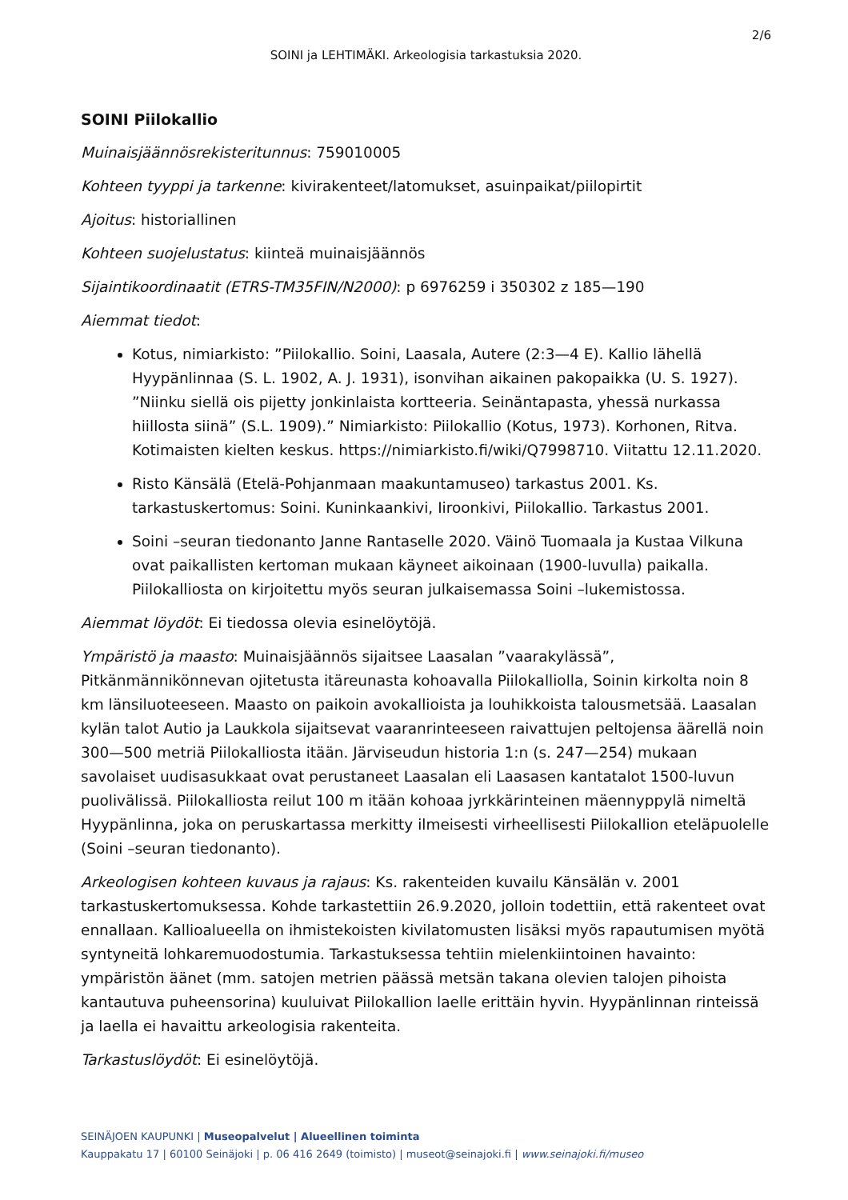2/6
SOINI ja LEHTIMÄKI. Arkeologisia tarkastuksia 2020.
SOINI Piilokallio
Muinaisjäännösrekisteritunnus: 759010005
Kohteen tyyppi ja tarkenne: kivirakenteet/latomukset, asuinpaikat/piilopirtit
Ajoitus: historiallinen
Kohteen suojelustatus: kiinteä muinaisjäännös
Sijaintikoordinaatit (ETRS-TM35FIN/N2000): p 6976259 i 350302 z 185—190
Aiemmat tiedot:
Kotus, nimiarkisto: ”Piilokallio. Soini, Laasala, Autere (2:3—4 E). Kallio lähellä Hyypänlinnaa (S. L. 1902, A. J. 1931), isonvihan aikainen pakopaikka (U. S. 1927). ”Niinku siellä ois pijetty jonkinlaista kortteeria. Seinäntapasta, yhessä nurkassa hiillosta siinä” (S.L. 1909).” Nimiarkisto: Piilokallio (Kotus, 1973). Korhonen, Ritva. Kotimaisten kielten keskus. https://nimiarkisto.fi/wiki/Q7998710. Viitattu 12.11.2020.
Risto Känsälä (Etelä-Pohjanmaan maakuntamuseo) tarkastus 2001. Ks. tarkastuskertomus: Soini. Kuninkaankivi, Iiroonkivi, Piilokallio. Tarkastus 2001.
Soini –seuran tiedonanto Janne Rantaselle 2020. Väinö Tuomaala ja Kustaa Vilkuna ovat paikallisten kertoman mukaan käyneet aikoinaan (1900-luvulla) paikalla. Piilokalliosta on kirjoitettu myös seuran julkaisemassa Soini –lukemistossa.
Aiemmat löydöt: Ei tiedossa olevia esinelöytöjä.
Ympäristö ja maasto: Muinaisjäännös sijaitsee Laasalan ”vaarakylässä”, Pitkänmännikönnevan ojitetusta itäreunasta kohoavalla Piilokalliolla, Soinin kirkolta noin 8 km länsiluoteeseen. Maasto on paikoin avokallioista ja louhikkoista talousmetsää. Laasalan kylän talot Autio ja Laukkola sijaitsevat vaaranrinteeseen raivattujen peltojensa äärellä noin 300—500 metriä Piilokalliosta itään. Järviseudun historia 1:n (s. 247—254) mukaan savolaiset uudisasukkaat ovat perustaneet Laasalan eli Laasasen kantatalot 1500-luvun puolivälissä. Piilokalliosta reilut 100 m itään kohoaa jyrkkärinteinen mäennyppylä nimeltä Hyypänlinna, joka on peruskartassa merkitty ilmeisesti virheellisesti Piilokallion eteläpuolelle (Soini –seuran tiedonanto).
Arkeologisen kohteen kuvaus ja rajaus: Ks. rakenteiden kuvailu Känsälän v. 2001 tarkastuskertomuksessa. Kohde tarkastettiin 26.9.2020, jolloin todettiin, että rakenteet ovat ennallaan. Kallioalueella on ihmistekoisten kivilatomusten lisäksi myös rapautumisen myötä syntyneitä lohkaremuodostumia. Tarkastuksessa tehtiin mielenkiintoinen havainto: ympäristön äänet (mm. satojen metrien päässä metsän takana olevien talojen pihoista kantautuva puheensorina) kuuluivat Piilokallion laelle erittäin hyvin. Hyypänlinnan rinteissä ja laella ei havaittu arkeologisia rakenteita.
Tarkastuslöydöt: Ei esinelöytöjä.
SEINÄJOEN KAUPUNKI | Museopalvelut | Alueellinen toiminta
Kauppakatu 17 | 60100 Seinäjoki | p. 06 416 2649 (toimisto) | museot@seinajoki.fi | www.seinajoki.fi/museo